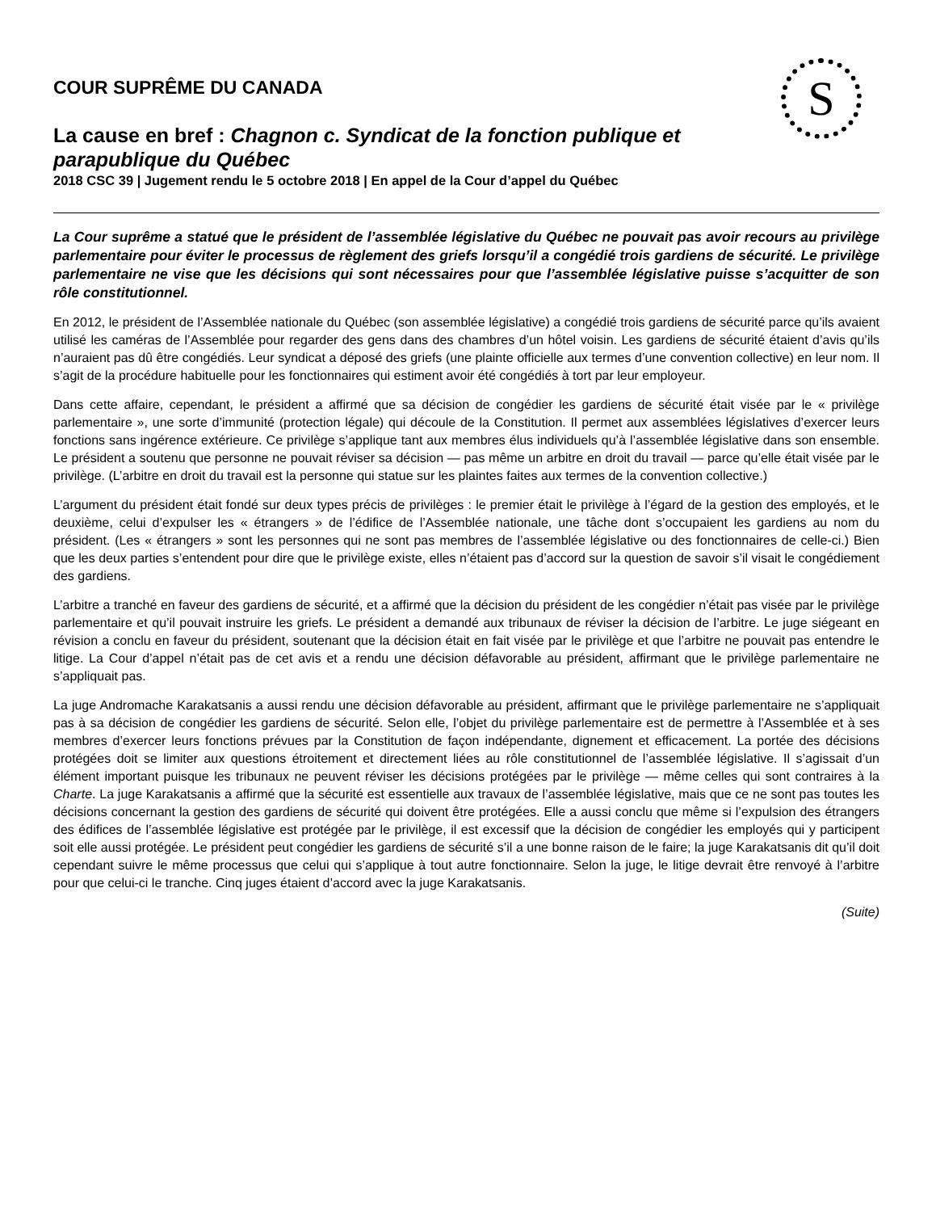S
COUR SUPRÊME DU CANADA
La cause en bref : Chagnon c. Syndicat de la fonction publique et parapublique du Québec
2018 CSC 39 | Jugement rendu le 5 octobre 2018 | En appel de la Cour d’appel du Québec
La Cour suprême a statué que le président de l’assemblée législative du Québec ne pouvait pas avoir recours au privilège parlementaire pour éviter le processus de règlement des griefs lorsqu’il a congédié trois gardiens de sécurité. Le privilège parlementaire ne vise que les décisions qui sont nécessaires pour que l’assemblée législative puisse s’acquitter de son rôle constitutionnel.
En 2012, le président de l’Assemblée nationale du Québec (son assemblée législative) a congédié trois gardiens de sécurité parce qu’ils avaient utilisé les caméras de l’Assemblée pour regarder des gens dans des chambres d’un hôtel voisin. Les gardiens de sécurité étaient d’avis qu’ils n’auraient pas dû être congédiés. Leur syndicat a déposé des griefs (une plainte officielle aux termes d’une convention collective) en leur nom. Il s’agit de la procédure habituelle pour les fonctionnaires qui estiment avoir été congédiés à tort par leur employeur.
Dans cette affaire, cependant, le président a affirmé que sa décision de congédier les gardiens de sécurité était visée par le « privilège parlementaire », une sorte d’immunité (protection légale) qui découle de la Constitution. Il permet aux assemblées législatives d’exercer leurs fonctions sans ingérence extérieure. Ce privilège s’applique tant aux membres élus individuels qu’à l’assemblée législative dans son ensemble. Le président a soutenu que personne ne pouvait réviser sa décision — pas même un arbitre en droit du travail — parce qu’elle était visée par le privilège. (L’arbitre en droit du travail est la personne qui statue sur les plaintes faites aux termes de la convention collective.)
L’argument du président était fondé sur deux types précis de privilèges : le premier était le privilège à l’égard de la gestion des employés, et le deuxième, celui d’expulser les « étrangers » de l’édifice de l’Assemblée nationale, une tâche dont s’occupaient les gardiens au nom du président. (Les « étrangers » sont les personnes qui ne sont pas membres de l’assemblée législative ou des fonctionnaires de celle-ci.) Bien que les deux parties s’entendent pour dire que le privilège existe, elles n’étaient pas d’accord sur la question de savoir s’il visait le congédiement des gardiens.
L’arbitre a tranché en faveur des gardiens de sécurité, et a affirmé que la décision du président de les congédier n’était pas visée par le privilège parlementaire et qu’il pouvait instruire les griefs. Le président a demandé aux tribunaux de réviser la décision de l’arbitre. Le juge siégeant en révision a conclu en faveur du président, soutenant que la décision était en fait visée par le privilège et que l’arbitre ne pouvait pas entendre le litige. La Cour d’appel n’était pas de cet avis et a rendu une décision défavorable au président, affirmant que le privilège parlementaire ne s’appliquait pas.
La juge Andromache Karakatsanis a aussi rendu une décision défavorable au président, affirmant que le privilège parlementaire ne s’appliquait pas à sa décision de congédier les gardiens de sécurité. Selon elle, l’objet du privilège parlementaire est de permettre à l’Assemblée et à ses membres d’exercer leurs fonctions prévues par la Constitution de façon indépendante, dignement et efficacement. La portée des décisions protégées doit se limiter aux questions étroitement et directement liées au rôle constitutionnel de l’assemblée législative. Il s’agissait d’un élément important puisque les tribunaux ne peuvent réviser les décisions protégées par le privilège — même celles qui sont contraires à la Charte. La juge Karakatsanis a affirmé que la sécurité est essentielle aux travaux de l’assemblée législative, mais que ce ne sont pas toutes les décisions concernant la gestion des gardiens de sécurité qui doivent être protégées. Elle a aussi conclu que même si l’expulsion des étrangers des édifices de l’assemblée législative est protégée par le privilège, il est excessif que la décision de congédier les employés qui y participent soit elle aussi protégée. Le président peut congédier les gardiens de sécurité s’il a une bonne raison de le faire; la juge Karakatsanis dit qu’il doit cependant suivre le même processus que celui qui s’applique à tout autre fonctionnaire. Selon la juge, le litige devrait être renvoyé à l’arbitre pour que celui-ci le tranche. Cinq juges étaient d’accord avec la juge Karakatsanis.
(Suite)